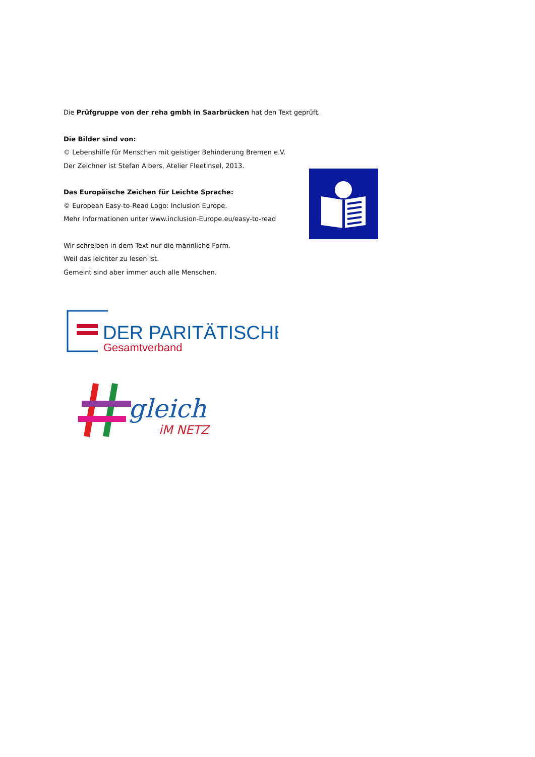Die Prüfgruppe von der reha gmbh in Saarbrücken hat den Text geprüft.
Die Bilder sind von:
© Lebenshilfe für Menschen mit geistiger Behinderung Bremen e.V.
Der Zeichner ist Stefan Albers, Atelier Fleetinsel, 2013.
Das Europäische Zeichen für Leichte Sprache:
© European Easy-to-Read Logo: Inclusion Europe.
Mehr Informationen unter www.inclusion-Europe.eu/easy-to-read
Wir schreiben in dem Text nur die männliche Form.
Weil das leichter zu lesen ist.
Gemeint sind aber immer auch alle Menschen.
DER PARITÄTISCHE
Gesamtverband
gleich
iM NETZ